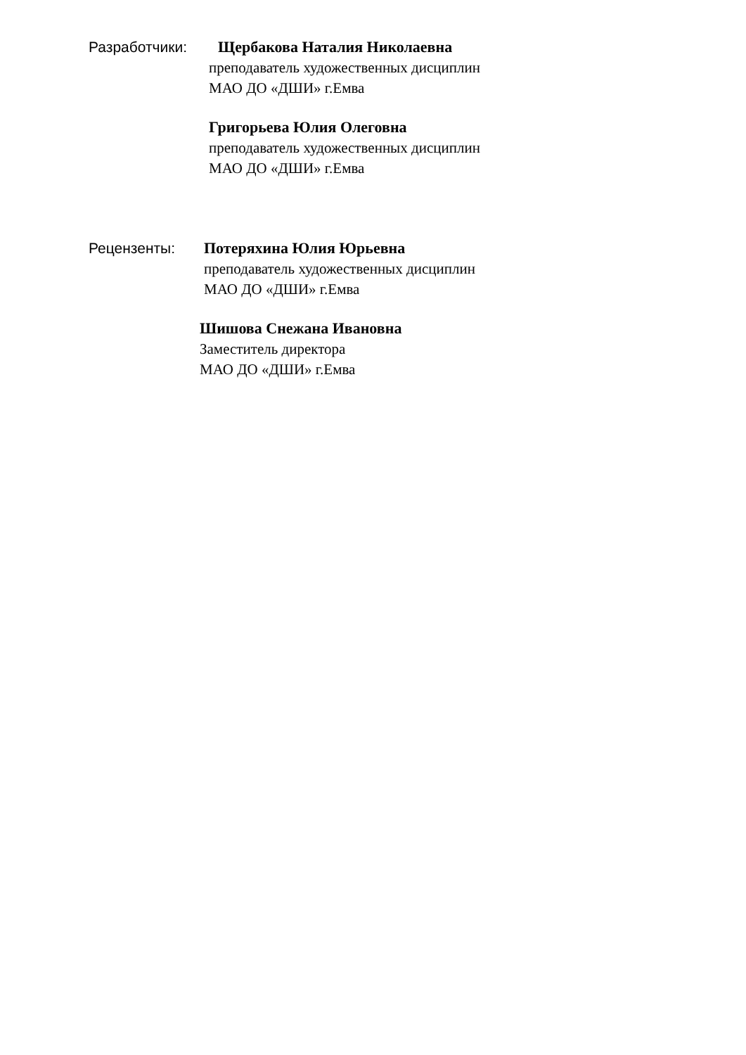Разработчики: Щербакова Наталия Николаевна
преподаватель художественных дисциплин
МАО ДО «ДШИ» г.Емва
Григорьева Юлия Олеговна
преподаватель художественных дисциплин
МАО ДО «ДШИ» г.Емва
Рецензенты: Потеряхина Юлия Юрьевна
преподаватель художественных дисциплин
МАО ДО «ДШИ» г.Емва
Шишова Снежана Ивановна
Заместитель директора
МАО ДО «ДШИ» г.Емва